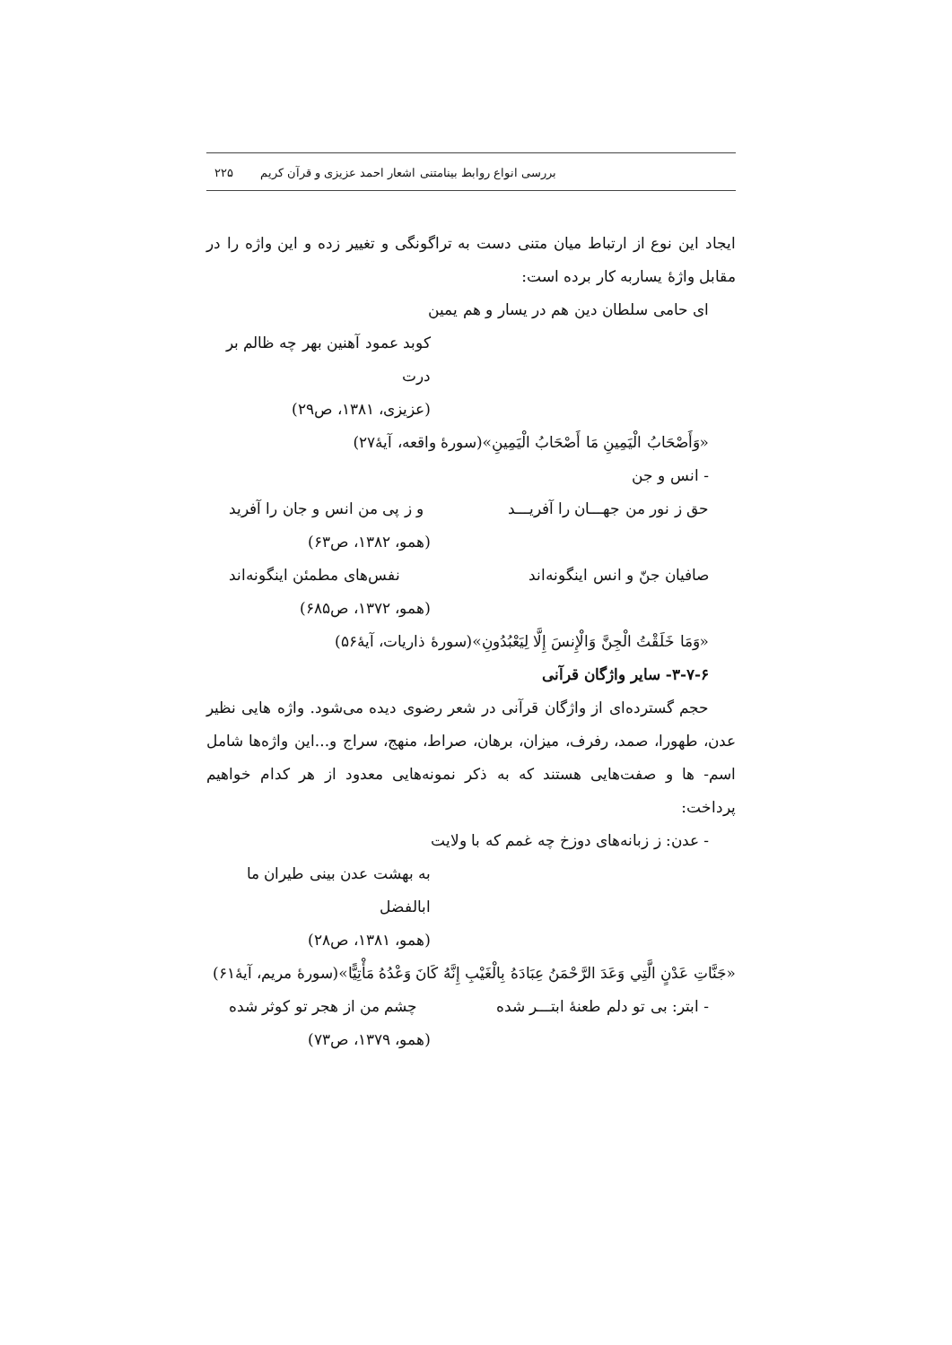بررسی انواع روابط بینامتنی اشعار احمد عزیزی و قرآن کریم ۲۲۵
ایجاد این نوع از ارتباط میان متنی دست به تراگونگی و تغییر زده و این واژه را در مقابل واژهٔ یساربه کار برده است:
ای حامی سلطان دین هم در یسار و هم یمین
کوبد عمود آهنین بهر چه ظالم بر درت
(عزیزی، ۱۳۸۱، ص۲۹)
«وَأَصْحَابُ الْيَمِينِ مَا أَصْحَابُ الْيَمِينِ»(سورهٔ واقعه، آیهٔ۲۷)
- انس و جن
حق ز نور من جهـــان را آفریـــد و ز پی من انس و جان را آفرید
(همو، ۱۳۸۲، ص۶۳)
صافیان جنّ و انس اینگونه‌اند نفس‌های مطمئن اینگونه‌اند
(همو، ۱۳۷۲، ص۶۸۵)
«وَمَا خَلَقْتُ الْجِنَّ وَالْإِنسَ إِلَّا لِيَعْبُدُونِ»(سورهٔ ذاریات، آیهٔ۵۶)
۳-۷-۶- سایر واژگان قرآنی
حجم گسترده‌ای از واژگان قرآنی در شعر رضوی دیده می‌شود. واژه هایی نظیر عدن، طهورا، صمد، رفرف، میزان، برهان، صراط، منهج، سراج و...این واژه‌ها شامل اسم- ها و صفت‌هایی هستند که به ذکر نمونه‌هایی معدود از هر کدام خواهیم پرداخت:
- عدن: ز زبانه‌های دوزخ چه غمم که با ولایت
به بهشت عدن بینی طیران ما ابالفضل
(همو، ۱۳۸۱، ص۲۸)
«جَنَّاتِ عَدْنٍ الَّتِي وَعَدَ الرَّحْمَنُ عِبَادَهُ بِالْغَيْبِ إِنَّهُ كَانَ وَعْدُهُ مَأْتِيًّا»(سورهٔ مریم، آیهٔ۶۱)
- ابتر: بی تو دلم طعنهٔ ابتـــر شده چشم من از هجر تو کوثر شده
(همو، ۱۳۷۹، ص۷۳)